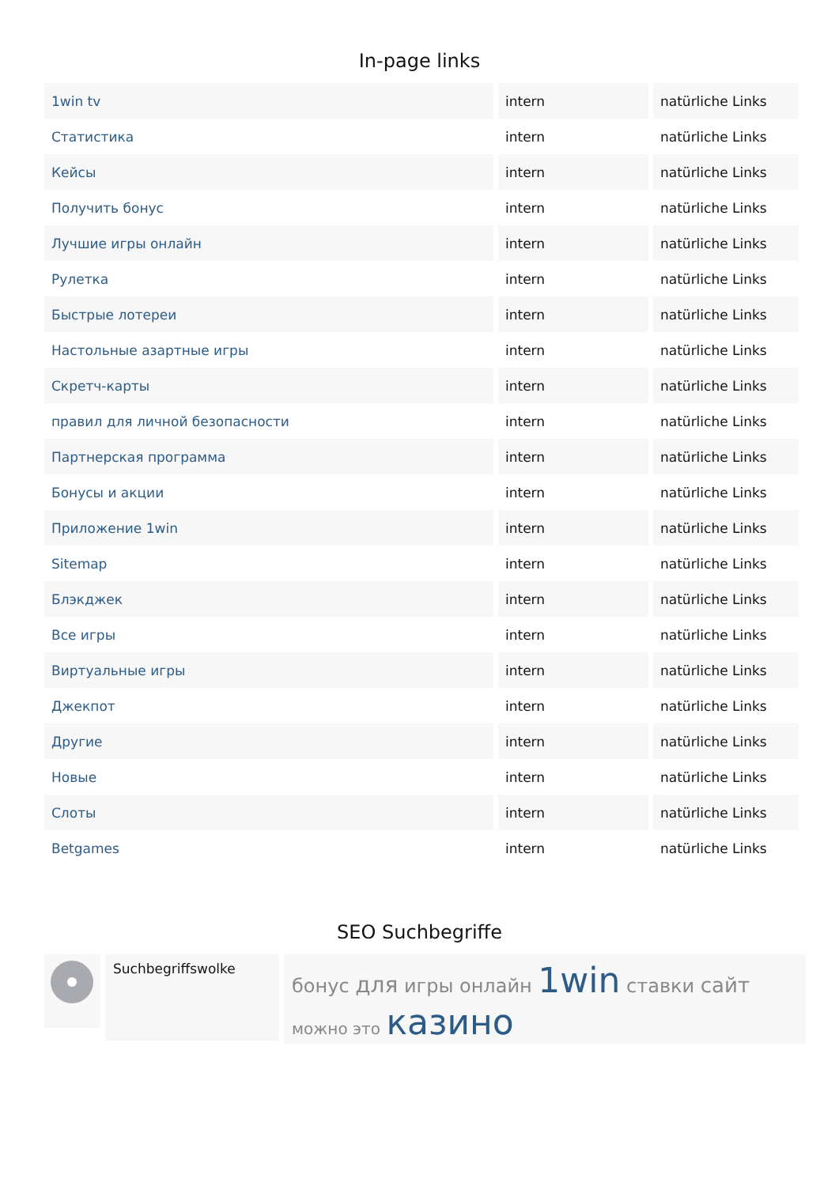In-page links
| 1win tv | intern | natürliche Links |
| Статистика | intern | natürliche Links |
| Кейсы | intern | natürliche Links |
| Получить бонус | intern | natürliche Links |
| Лучшие игры онлайн | intern | natürliche Links |
| Рулетка | intern | natürliche Links |
| Быстрые лотереи | intern | natürliche Links |
| Настольные азартные игры | intern | natürliche Links |
| Скретч-карты | intern | natürliche Links |
| правил для личной безопасности | intern | natürliche Links |
| Партнерская программа | intern | natürliche Links |
| Бонусы и акции | intern | natürliche Links |
| Приложение 1win | intern | natürliche Links |
| Sitemap | intern | natürliche Links |
| Блэкджек | intern | natürliche Links |
| Все игры | intern | natürliche Links |
| Виртуальные игры | intern | natürliche Links |
| Джекпот | intern | natürliche Links |
| Другие | intern | natürliche Links |
| Новые | intern | natürliche Links |
| Слоты | intern | natürliche Links |
| Betgames | intern | natürliche Links |
SEO Suchbegriffe
Suchbegriffswolke
бонус для игры онлайн 1win ставки сайт
можно это казино